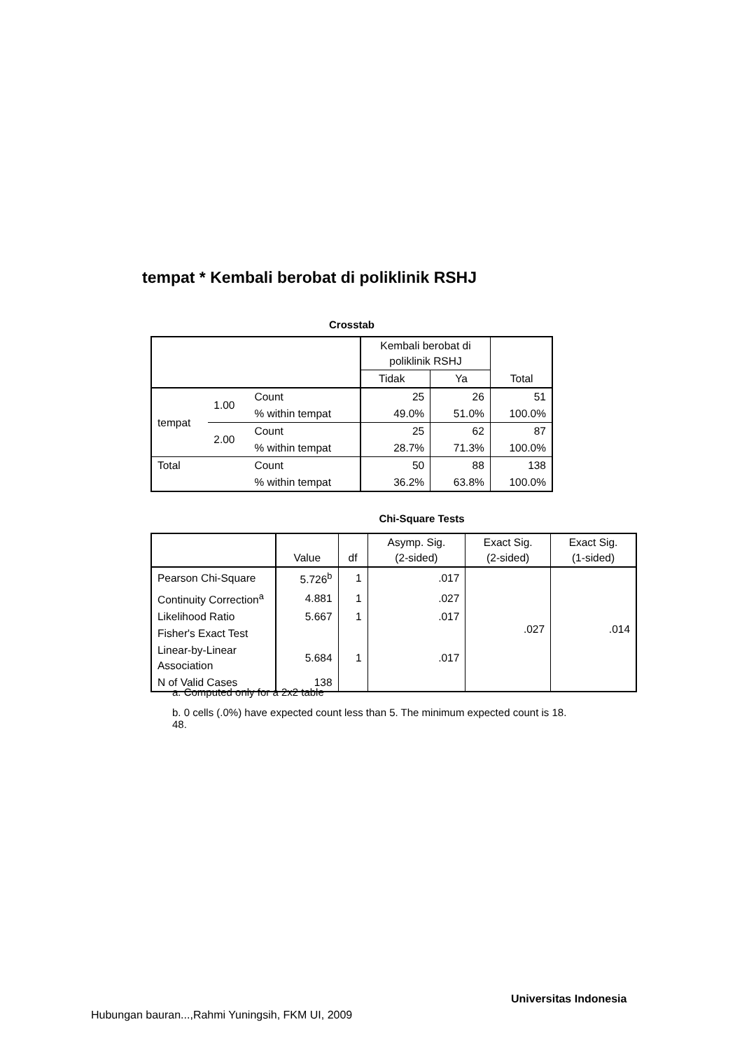tempat * Kembali berobat di poliklinik RSHJ
Crosstab
| | | | Kembali berobat di poliklinik RSHJ | | Total |
| | | | Tidak | Ya | |
| tempat | 1.00 | Count | 25 | 26 | 51 |
| | | % within tempat | 49.0% | 51.0% | 100.0% |
| | 2.00 | Count | 25 | 62 | 87 |
| | | % within tempat | 28.7% | 71.3% | 100.0% |
| Total | | Count | 50 | 88 | 138 |
| | | % within tempat | 36.2% | 63.8% | 100.0% |
Chi-Square Tests
| | Value | df | Asymp. Sig. (2-sided) | Exact Sig. (2-sided) | Exact Sig. (1-sided) |
| --- | --- | --- | --- | --- | --- |
| Pearson Chi-Square | 5.726<sup>b</sup> | 1 | .017 | .027 | .014 |
| Continuity Correction<sup>a</sup> | 4.881 | 1 | .027 | | |
| Likelihood Ratio | 5.667 | 1 | .017 | | |
| Fisher's Exact Test | | | | | |
| Linear-by-Linear Association | 5.684 | 1 | .017 | | |
| N of Valid Cases | 138 | | | | |
a. Computed only for a 2x2 table
b. 0 cells (.0%) have expected count less than 5. The minimum expected count is 18.
48.
Universitas Indonesia
Hubungan bauran...,Rahmi Yuningsih, FKM UI, 2009